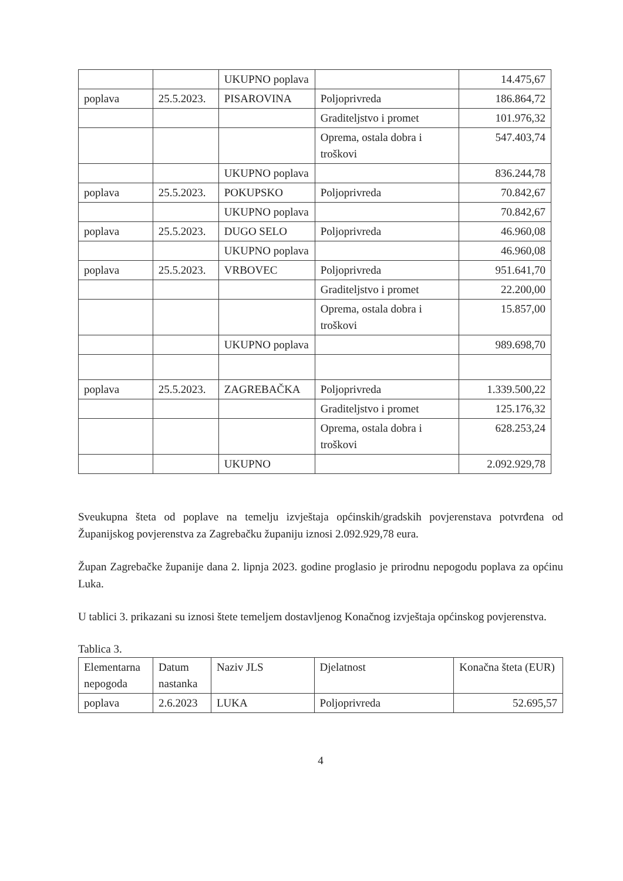| | | UKUPNO poplava | | 14.475,67 |
| poplava | 25.5.2023. | PISAROVINA | Poljoprivreda | 186.864,72 |
| | | | Graditeljstvo i promet | 101.976,32 |
| | | | Oprema, ostala dobra i troškovi | 547.403,74 |
| | | UKUPNO poplava | | 836.244,78 |
| poplava | 25.5.2023. | POKUPSKO | Poljoprivreda | 70.842,67 |
| | | UKUPNO poplava | | 70.842,67 |
| poplava | 25.5.2023. | DUGO SELO | Poljoprivreda | 46.960,08 |
| | | UKUPNO poplava | | 46.960,08 |
| poplava | 25.5.2023. | VRBOVEC | Poljoprivreda | 951.641,70 |
| | | | Graditeljstvo i promet | 22.200,00 |
| | | | Oprema, ostala dobra i troškovi | 15.857,00 |
| | | UKUPNO poplava | | 989.698,70 |
| poplava | 25.5.2023. | ZAGREBAČKA | Poljoprivreda | 1.339.500,22 |
| | | | Graditeljstvo i promet | 125.176,32 |
| | | | Oprema, ostala dobra i troškovi | 628.253,24 |
| | | UKUPNO | | 2.092.929,78 |
Sveukupna šteta od poplave na temelju izvještaja općinskih/gradskih povjerenstava potvrđena od Županijskog povjerenstva za Zagrebačku županiju iznosi 2.092.929,78 eura.
Župan Zagrebačke županije dana 2. lipnja 2023. godine proglasio je prirodnu nepogodu poplava za općinu Luka.
U tablici 3. prikazani su iznosi štete temeljem dostavljenog Konačnog izvještaja općinskog povjerenstva.
Tablica 3.
| Elementarna nepogoda | Datum nastanka | Naziv JLS | Djelatnost | Konačna šteta (EUR) |
| poplava | 2.6.2023 | LUKA | Poljoprivreda | 52.695,57 |
4